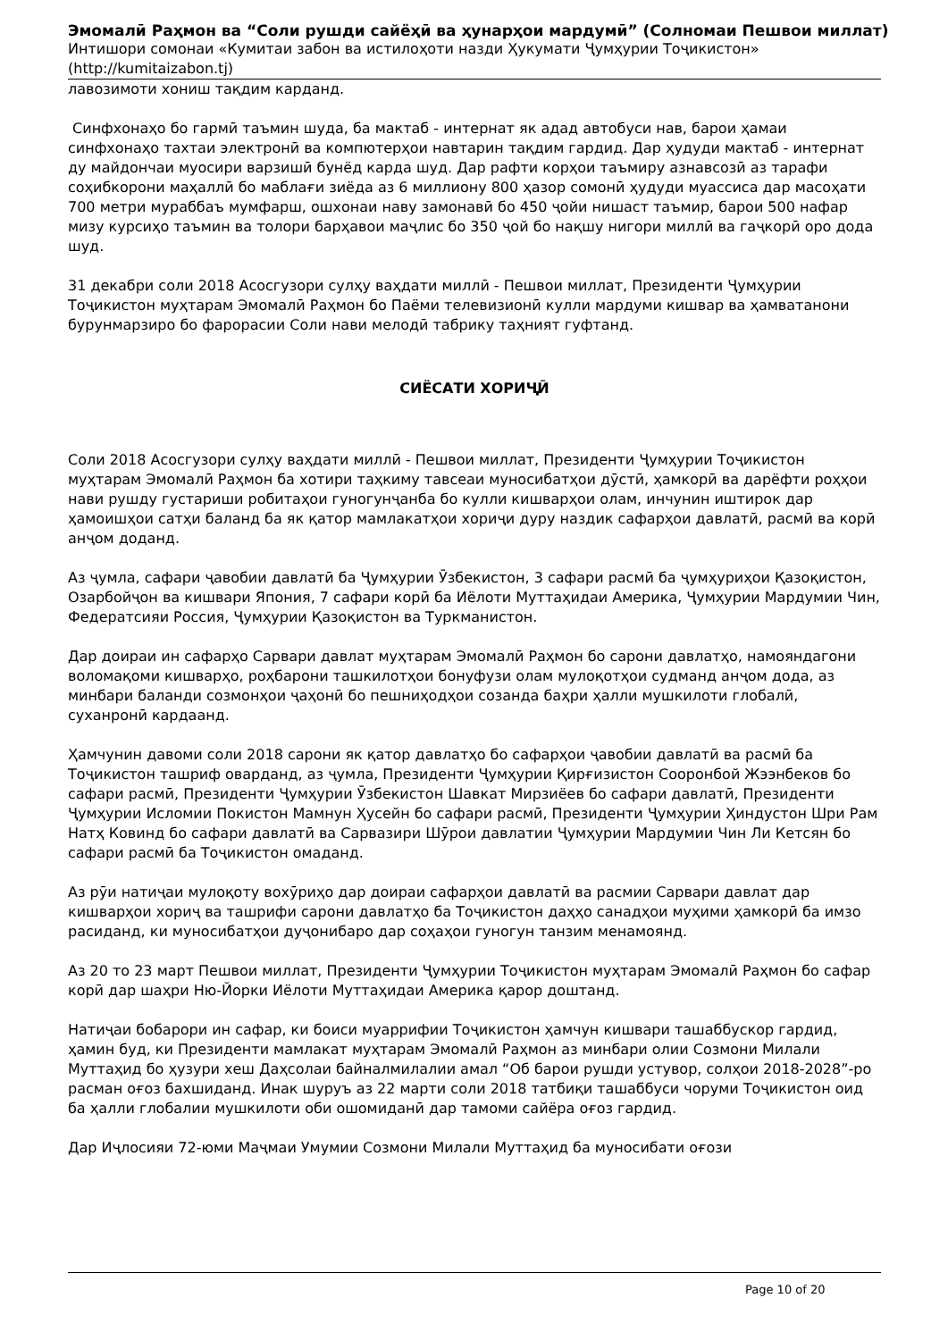Эмомалӣ Раҳмон ва “Соли рушди сайёҳӣ ва ҳунарҳои мардумӣ” (Солномаи Пешвои миллат)
Интишори сомонаи «Кумитаи забон ва истилоҳоти назди Ҳукумати Ҷумҳурии Тоҷикистон»
(http://kumitaizabon.tj)
лавозимоти хониш тақдим карданд.
Синфхонаҳо бо гармӣ таъмин шуда, ба мактаб - интернат як адад автобуси нав, барои ҳамаи синфхонаҳо тахтаи электронӣ ва компютерҳои навтарин тақдим гардид. Дар ҳудуди мактаб - интернат ду майдончаи муосири варзишӣ бунёд карда шуд. Дар рафти корҳои таъмиру азнавсозӣ аз тарафи соҳибкорони маҳаллӣ бо маблағи зиёда аз 6 миллиону 800 ҳазор сомонӣ ҳудуди муассиса дар масоҳати 700 метри мураббаъ мумфарш, ошхонаи наву замонавӣ бо 450 ҷойи нишаст таъмир, барои 500 нафар мизу курсиҳо таъмин ва толори барҳавои маҷлис бо 350 ҷой бо нақшу нигори миллӣ ва гаҷкорӣ оро дода шуд.
31 декабри соли 2018 Асосгузори сулҳу ваҳдати миллӣ - Пешвои миллат, Президенти Ҷумҳурии Тоҷикистон муҳтарам Эмомалӣ Раҳмон бо Паёми телевизионӣ кулли мардуми кишвар ва ҳамватанони бурунмарзиро бо фаро­расии Соли нави мелодӣ табрику таҳният гуфтанд.
СИЁСАТИ ХОРИҶӢ
Соли 2018 Асосгузори сулҳу ваҳдати миллӣ - Пешвои миллат, Президенти Ҷумҳурии Тоҷикистон муҳтарам Эмомалӣ Раҳмон ба хотири таҳкиму тавсеаи муносибатҳои дӯстӣ, ҳамкорӣ ва дарёфти роҳҳои нави рушду густариши робитаҳои гуногунҷанба бо кулли кишварҳои олам, инчунин иштирок дар ҳамоишҳои сатҳи баланд ба як қатор мамлакатҳои хориҷи дуру наздик сафарҳои давлатӣ, расмӣ ва корӣ анҷом доданд.
Аз ҷумла, сафари ҷавобии давлатӣ ба Ҷумҳурии Ӯзбекистон, 3 сафари расмӣ ба ҷумҳуриҳои Қазоқистон, Озарбойҷон ва кишвари Япония, 7 сафари корӣ ба Иёлоти Муттаҳидаи Америка, Ҷумҳурии Мардумии Чин, Федератсияи Россия, Ҷумҳурии Қазоқистон ва Туркманистон.
Дар доираи ин сафарҳо Сарвари давлат муҳтарам Эмомалӣ Раҳмон бо сарони давлатҳо, намояндагони воломақоми кишварҳо, роҳбарони ташкилотҳои бонуфузи олам мулоқотҳои судманд анҷом дода, аз минбари баланди созмонҳои ҷаҳонӣ бо пешниҳодҳои созанда баҳри ҳалли мушкилоти глобалӣ, суханронӣ кардаанд.
Ҳамчунин давоми соли 2018 сарони як қатор давлатҳо бо сафарҳои ҷавобии давлатӣ ва расмӣ ба Тоҷикистон ташриф оварданд, аз ҷумла, Президенти Ҷумҳурии Қирғизистон Сооронбой Жээнбеков бо сафари расмӣ, Президенти Ҷумҳурии Ӯзбекистон Шавкат Мирзиёев бо сафари давлатӣ, Президенти Ҷумҳурии Исломии Покистон Мамнун Ҳусейн бо сафари расмӣ, Президенти Ҷумҳурии Ҳиндустон Шри Рам Натҳ Ковинд бо сафари давлатӣ ва Сарвазири Шӯрои давлатии Ҷумҳурии Мардумии Чин Ли Кетсян бо сафари расмӣ ба Тоҷикистон омаданд.
Аз рӯи натиҷаи мулоқоту вохӯриҳо дар доираи сафарҳои давлатӣ ва расмии Сарвари давлат дар кишварҳои хориҷ ва ташрифи сарони давлатҳо ба Тоҷикистон даҳҳо санадҳои муҳими ҳамкорӣ ба имзо расиданд, ки муносибатҳои дуҷонибаро дар соҳаҳои гуногун танзим менамоянд.
Аз 20 то 23 март Пешвои миллат, Президенти Ҷумҳурии Тоҷикистон муҳтарам Эмомалӣ Раҳмон бо сафар корӣ дар шаҳри Ню-Йорки Иёлоти Муттаҳидаи Америка қарор доштанд.
Натиҷаи бобарори ин сафар, ки боиси муаррифии Тоҷикистон ҳамчун кишвари ташаббускор гардид, ҳамин буд, ки Президенти мамлакат муҳтарам Эмомалӣ Раҳмон аз минбари олии Созмони Милали Муттаҳид бо ҳузури хеш Даҳсолаи байналмилалии амал “Об барои рушди устувор, солҳои 2018-2028”-ро расман оғоз бахшиданд. Инак шуруъ аз 22 марти соли 2018 татбиқи ташаббуси чоруми Тоҷикистон оид ба ҳалли глобалии мушкилоти оби ошомиданӣ дар тамоми сайёра оғоз гардид.
Дар Иҷлосияи 72-юми Маҷмаи Умумии Созмони Милали Муттаҳид ба муносибати оғози
Page 10 of 20